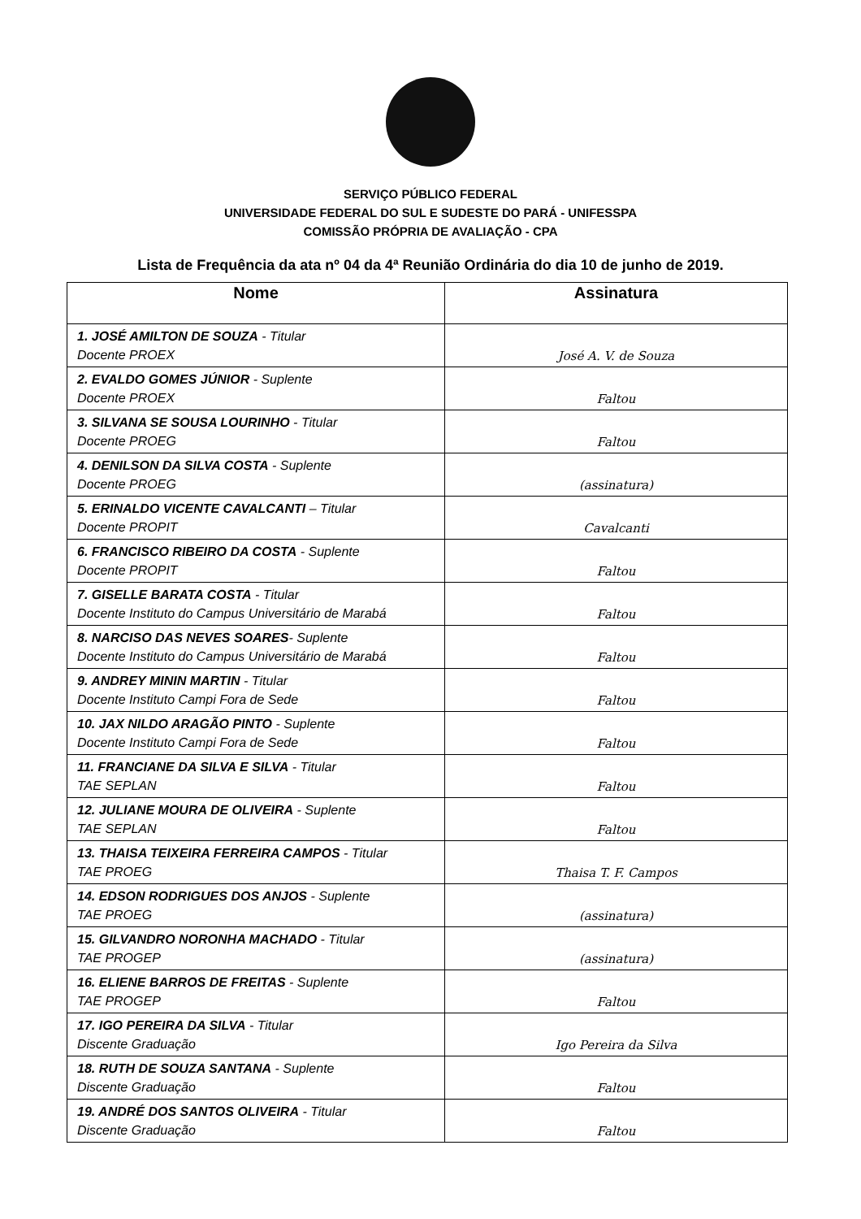SERVIÇO PÚBLICO FEDERAL
UNIVERSIDADE FEDERAL DO SUL E SUDESTE DO PARÁ - UNIFESSPA
COMISSÃO PRÓPRIA DE AVALIAÇÃO - CPA
Lista de Frequência da ata nº 04 da 4ª Reunião Ordinária do dia 10 de junho de 2019.
| Nome | Assinatura |
| --- | --- |
| 1. JOSÉ AMILTON DE SOUZA - Titular Docente PROEX | José A. V. de Souza |
| 2. EVALDO GOMES JÚNIOR - Suplente Docente PROEX | Faltou |
| 3. SILVANA SE SOUSA LOURINHO - Titular Docente PROEG | Faltou |
| 4. DENILSON DA SILVA COSTA - Suplente Docente PROEG | (assinatura) |
| 5. ERINALDO VICENTE CAVALCANTI – Titular Docente PROPIT | Cavalcanti |
| 6. FRANCISCO RIBEIRO DA COSTA - Suplente Docente PROPIT | Faltou |
| 7. GISELLE BARATA COSTA - Titular Docente Instituto do Campus Universitário de Marabá | Faltou |
| 8. NARCISO DAS NEVES SOARES - Suplente Docente Instituto do Campus Universitário de Marabá | Faltou |
| 9. ANDREY MININ MARTIN - Titular Docente Instituto Campi Fora de Sede | Faltou |
| 10. JAX NILDO ARAGÃO PINTO - Suplente Docente Instituto Campi Fora de Sede | Faltou |
| 11. FRANCIANE DA SILVA E SILVA - Titular TAE SEPLAN | Faltou |
| 12. JULIANE MOURA DE OLIVEIRA - Suplente TAE SEPLAN | Faltou |
| 13. THAISA TEIXEIRA FERREIRA CAMPOS - Titular TAE PROEG | Thaisa T. F. Campos |
| 14. EDSON RODRIGUES DOS ANJOS - Suplente TAE PROEG | (assinatura) |
| 15. GILVANDRO NORONHA MACHADO - Titular TAE PROGEP | (assinatura) |
| 16. ELIENE BARROS DE FREITAS - Suplente TAE PROGEP | Faltou |
| 17. IGO PEREIRA DA SILVA - Titular Discente Graduação | Igo Pereira da Silva |
| 18. RUTH DE SOUZA SANTANA - Suplente Discente Graduação | Faltou |
| 19. ANDRÉ DOS SANTOS OLIVEIRA - Titular Discente Graduação | Faltou |